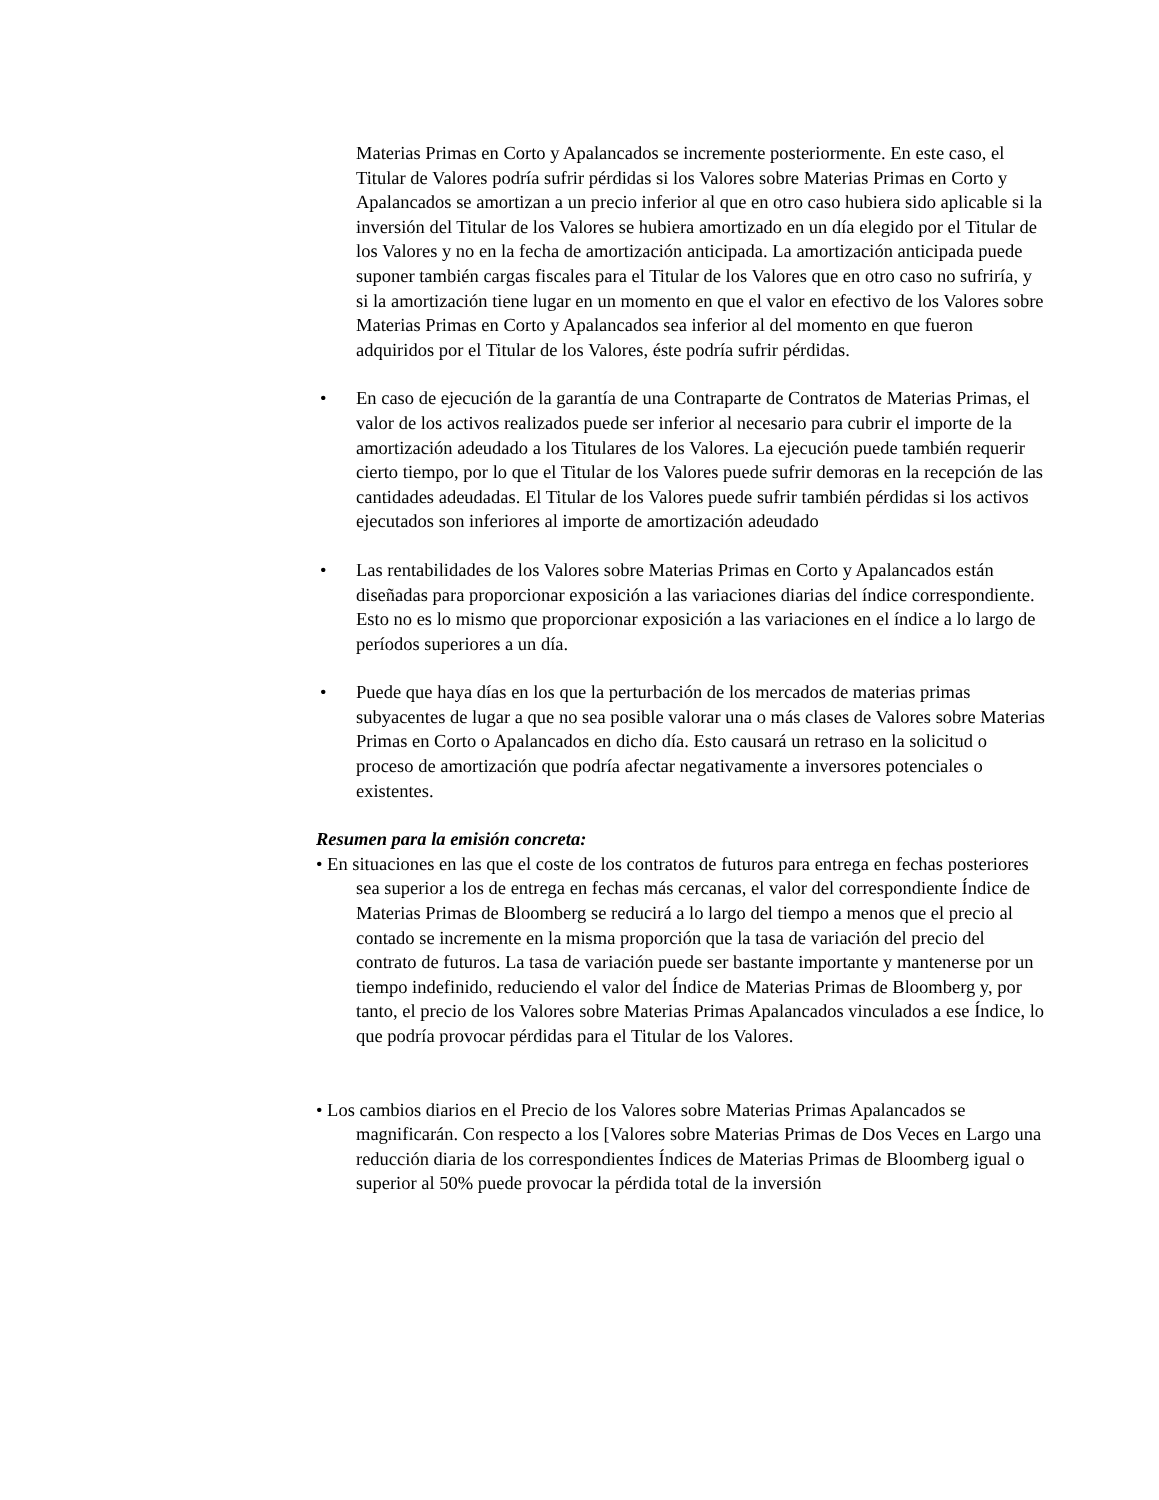Materias Primas en Corto y Apalancados se incremente posteriormente. En este caso, el Titular de Valores podría sufrir pérdidas si los Valores sobre Materias Primas en Corto y Apalancados se amortizan a un precio inferior al que en otro caso hubiera sido aplicable si la inversión del Titular de los Valores se hubiera amortizado en un día elegido por el Titular de los Valores y no en la fecha de amortización anticipada. La amortización anticipada puede suponer también cargas fiscales para el Titular de los Valores que en otro caso no sufriría, y si la amortización tiene lugar en un momento en que el valor en efectivo de los Valores sobre Materias Primas en Corto y Apalancados sea inferior al del momento en que fueron adquiridos por el Titular de los Valores, éste podría sufrir pérdidas.
• En caso de ejecución de la garantía de una Contraparte de Contratos de Materias Primas, el valor de los activos realizados puede ser inferior al necesario para cubrir el importe de la amortización adeudado a los Titulares de los Valores. La ejecución puede también requerir cierto tiempo, por lo que el Titular de los Valores puede sufrir demoras en la recepción de las cantidades adeudadas. El Titular de los Valores puede sufrir también pérdidas si los activos ejecutados son inferiores al importe de amortización adeudado
• Las rentabilidades de los Valores sobre Materias Primas en Corto y Apalancados están diseñadas para proporcionar exposición a las variaciones diarias del índice correspondiente. Esto no es lo mismo que proporcionar exposición a las variaciones en el índice a lo largo de períodos superiores a un día.
• Puede que haya días en los que la perturbación de los mercados de materias primas subyacentes de lugar a que no sea posible valorar una o más clases de Valores sobre Materias Primas en Corto o Apalancados en dicho día. Esto causará un retraso en la solicitud o proceso de amortización que podría afectar negativamente a inversores potenciales o existentes.
Resumen para la emisión concreta:
• En situaciones en las que el coste de los contratos de futuros para entrega en fechas posteriores sea superior a los de entrega en fechas más cercanas, el valor del correspondiente Índice de Materias Primas de Bloomberg se reducirá a lo largo del tiempo a menos que el precio al contado se incremente en la misma proporción que la tasa de variación del precio del contrato de futuros. La tasa de variación puede ser bastante importante y mantenerse por un tiempo indefinido, reduciendo el valor del Índice de Materias Primas de Bloomberg y, por tanto, el precio de los Valores sobre Materias Primas Apalancados vinculados a ese Índice, lo que podría provocar pérdidas para el Titular de los Valores.
• Los cambios diarios en el Precio de los Valores sobre Materias Primas Apalancados se magnificarán. Con respecto a los [Valores sobre Materias Primas de Dos Veces en Largo una reducción diaria de los correspondientes Índices de Materias Primas de Bloomberg igual o superior al 50% puede provocar la pérdida total de la inversión